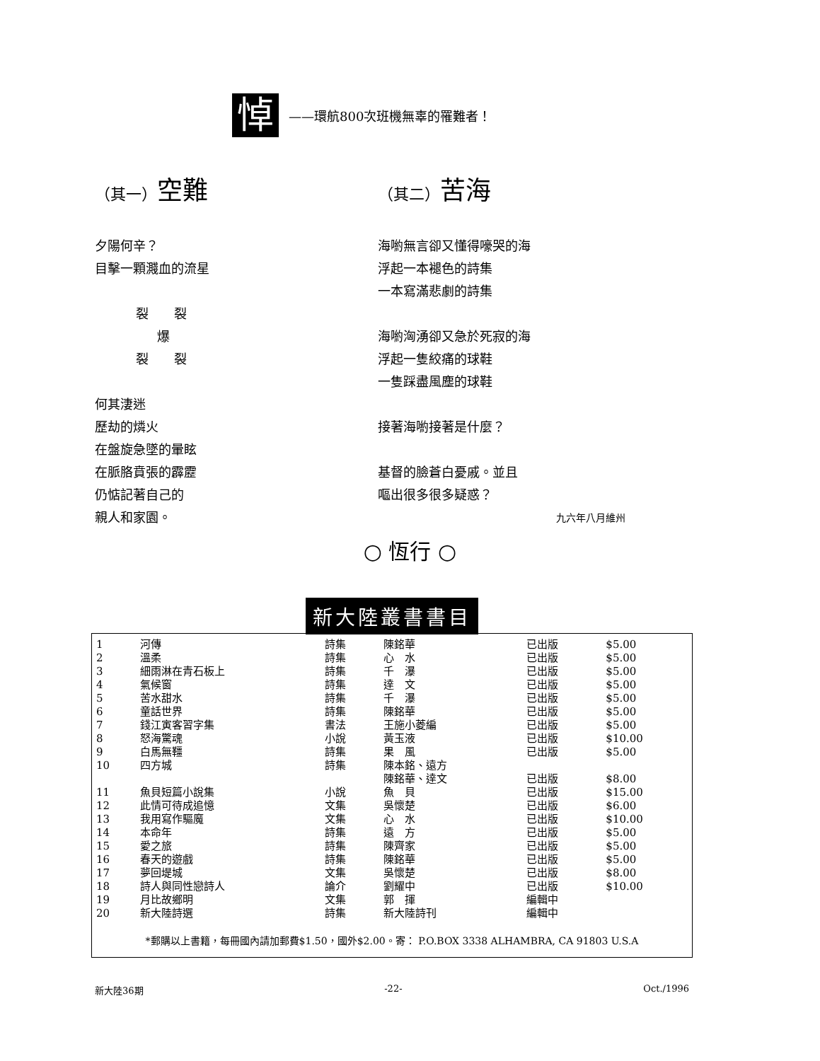悼
——環航800次班機無辜的罹難者！
（其一）空難
夕陽何辛？
目擊一顆濺血的流星
裂　　裂
爆
裂　　裂
何其淒迷
歷劫的燐火
在盤旋急墜的暈眩
在脈胳賁張的霹靂
仍惦記著自己的
親人和家園。
（其二）苦海
海喲無言卻又懂得嚎哭的海
浮起一本褪色的詩集
一本寫滿悲劇的詩集
海喲洶湧卻又急於死寂的海
浮起一隻絞痛的球鞋
一隻踩盡風塵的球鞋
接著海喲接著是什麼？
基督的臉蒼白憂戚。並且
嘔出很多很多疑惑？
九六年八月維州
○ 恆行 ○
新大陸叢書書目
| 1 | 河傳 | 詩集 | 陳銘華 | 已出版 | $5.00 |
| 2 | 溫柔 | 詩集 | 心 水 | 已出版 | $5.00 |
| 3 | 細雨淋在青石板上 | 詩集 | 千 瀑 | 已出版 | $5.00 |
| 4 | 氣候窗 | 詩集 | 達 文 | 已出版 | $5.00 |
| 5 | 苦水甜水 | 詩集 | 千 瀑 | 已出版 | $5.00 |
| 6 | 童話世界 | 詩集 | 陳銘華 | 已出版 | $5.00 |
| 7 | 錢江寅客習字集 | 書法 | 王施小菱編 | 已出版 | $5.00 |
| 8 | 怒海驚魂 | 小說 | 黃玉液 | 已出版 | $10.00 |
| 9 | 白馬無韁 | 詩集 | 果 風 | 已出版 | $5.00 |
| 10 | 四方城 | 詩集 | 陳本銘、遠方 | | |
| | | | 陳銘華、達文 | 已出版 | $8.00 |
| 11 | 魚貝短篇小說集 | 小說 | 魚 貝 | 已出版 | $15.00 |
| 12 | 此情可待成追憶 | 文集 | 吳懷楚 | 已出版 | $6.00 |
| 13 | 我用寫作驅魔 | 文集 | 心 水 | 已出版 | $10.00 |
| 14 | 本命年 | 詩集 | 遠 方 | 已出版 | $5.00 |
| 15 | 愛之旅 | 詩集 | 陳齊家 | 已出版 | $5.00 |
| 16 | 春天的遊戲 | 詩集 | 陳銘華 | 已出版 | $5.00 |
| 17 | 夢回堤城 | 文集 | 吳懷楚 | 已出版 | $8.00 |
| 18 | 詩人與同性戀詩人 | 論介 | 劉耀中 | 已出版 | $10.00 |
| 19 | 月比故鄉明 | 文集 | 郭 揮 | 編輯中 | |
| 20 | 新大陸詩選 | 詩集 | 新大陸詩刊 | 編輯中 | |
*郵購以上書籍，每冊國內請加郵費$1.50，國外$2.00。寄： P.O.BOX 3338 ALHAMBRA, CA 91803 U.S.A
新大陸36期 -22- Oct./1996